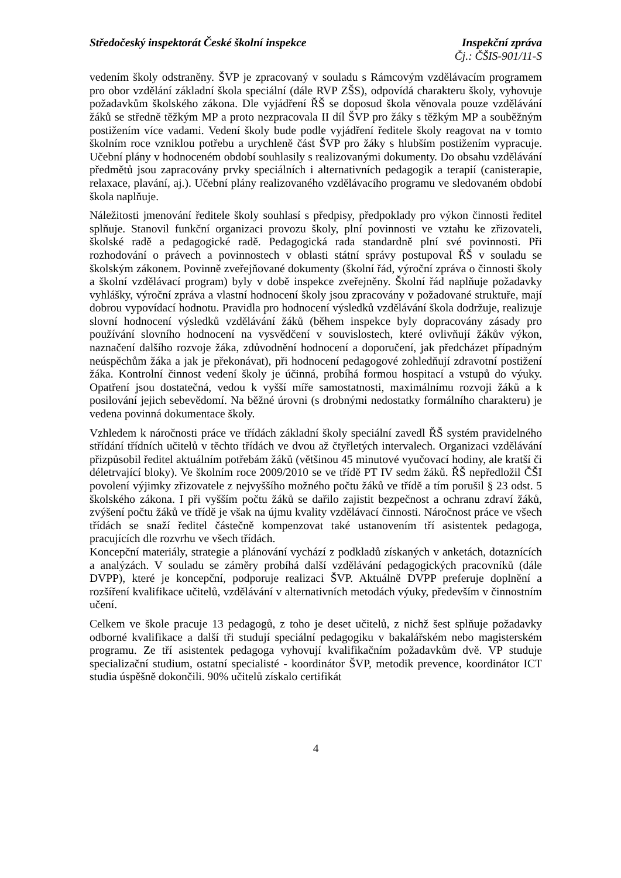Středočeský inspektorát České školní inspekce Inspekční zpráva
Čj.: ČŠIS-901/11-S
vedením školy odstraněny. ŠVP je zpracovaný v souladu s Rámcovým vzdělávacím programem pro obor vzdělání základní škola speciální (dále RVP ZŠS), odpovídá charakteru školy, vyhovuje požadavkům školského zákona. Dle vyjádření ŘŠ se doposud škola věnovala pouze vzdělávání žáků se středně těžkým MP a proto nezpracovala II díl ŠVP pro žáky s těžkým MP a souběžným postižením více vadami. Vedení školy bude podle vyjádření ředitele školy reagovat na v tomto školním roce vzniklou potřebu a urychleně část ŠVP pro žáky s hlubším postižením vypracuje. Učební plány v hodnoceném období souhlasily s realizovanými dokumenty. Do obsahu vzdělávání předmětů jsou zapracovány prvky speciálních i alternativních pedagogik a terapií (canisterapie, relaxace, plavání, aj.). Učební plány realizovaného vzdělávacího programu ve sledovaném období škola naplňuje.
Náležitosti jmenování ředitele školy souhlasí s předpisy, předpoklady pro výkon činnosti ředitel splňuje. Stanovil funkční organizaci provozu školy, plní povinnosti ve vztahu ke zřizovateli, školské radě a pedagogické radě. Pedagogická rada standardně plní své povinnosti. Při rozhodování o právech a povinnostech v oblasti státní správy postupoval ŘŠ v souladu se školským zákonem. Povinně zveřejňované dokumenty (školní řád, výroční zpráva o činnosti školy a školní vzdělávací program) byly v době inspekce zveřejněny. Školní řád naplňuje požadavky vyhlášky, výroční zpráva a vlastní hodnocení školy jsou zpracovány v požadované struktuře, mají dobrou vypovídací hodnotu. Pravidla pro hodnocení výsledků vzdělávání škola dodržuje, realizuje slovní hodnocení výsledků vzdělávání žáků (během inspekce byly dopracovány zásady pro používání slovního hodnocení na vysvědčení v souvislostech, které ovlivňují žákův výkon, naznačení dalšího rozvoje žáka, zdůvodnění hodnocení a doporučení, jak předcházet případným neúspěchům žáka a jak je překonávat), při hodnocení pedagogové zohledňují zdravotní postižení žáka. Kontrolní činnost vedení školy je účinná, probíhá formou hospitací a vstupů do výuky. Opatření jsou dostatečná, vedou k vyšší míře samostatnosti, maximálnímu rozvoji žáků a k posilování jejich sebevědomí. Na běžné úrovni (s drobnými nedostatky formálního charakteru) je vedena povinná dokumentace školy.
Vzhledem k náročnosti práce ve třídách základní školy speciální zavedl ŘŠ systém pravidelného střídání třídních učitelů v těchto třídách ve dvou až čtyřletých intervalech. Organizaci vzdělávání přizpůsobil ředitel aktuálním potřebám žáků (většinou 45 minutové vyučovací hodiny, ale kratší či déletrvající bloky). Ve školním roce 2009/2010 se ve třídě PT IV sedm žáků. ŘŠ nepředložil ČŠI povolení výjimky zřizovatele z nejvyššího možného počtu žáků ve třídě a tím porušil § 23 odst. 5 školského zákona. I při vyšším počtu žáků se dařilo zajistit bezpečnost a ochranu zdraví žáků, zvýšení počtu žáků ve třídě je však na újmu kvality vzdělávací činnosti. Náročnost práce ve všech třídách se snaží ředitel částečně kompenzovat také ustanovením tří asistentek pedagoga, pracujících dle rozvrhu ve všech třídách.
Koncepční materiály, strategie a plánování vychází z podkladů získaných v anketách, dotaznících a analýzách. V souladu se záměry probíhá další vzdělávání pedagogických pracovníků (dále DVPP), které je koncepční, podporuje realizaci ŠVP. Aktuálně DVPP preferuje doplnění a rozšíření kvalifikace učitelů, vzdělávání v alternativních metodách výuky, především v činnostním učení.
Celkem ve škole pracuje 13 pedagogů, z toho je deset učitelů, z nichž šest splňuje požadavky odborné kvalifikace a další tři studují speciální pedagogiku v bakalářském nebo magisterském programu. Ze tří asistentek pedagoga vyhovují kvalifikačním požadavkům dvě. VP studuje specializační studium, ostatní specialisté - koordinátor ŠVP, metodik prevence, koordinátor ICT studia úspěšně dokončili. 90% učitelů získalo certifikát
4